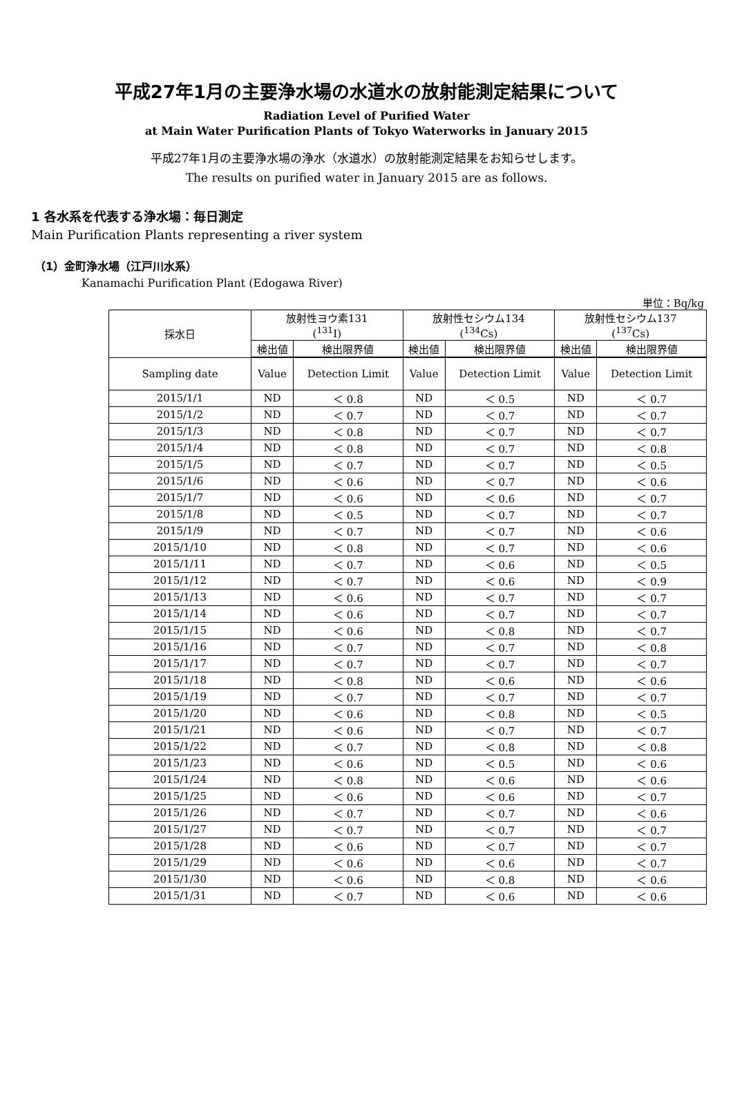平成27年1月の主要浄水場の水道水の放射能測定結果について
Radiation Level of Purified Water
at Main Water Purification Plants of Tokyo Waterworks in January 2015
平成27年1月の主要浄水場の浄水（水道水）の放射能測定結果をお知らせします。
The results on purified water in January 2015 are as follows.
1 各水系を代表する浄水場：毎日測定
Main Purification Plants representing a river system
（1）金町浄水場（江戸川水系）
Kanamachi Purification Plant (Edogawa River)
単位：Bq/kg
| 採水日 | 放射性ヨウ素131 (<sup>131</sup>I) | | 放射性セシウム134 (<sup>134</sup>Cs) | | 放射性セシウム137 (<sup>137</sup>Cs) | |
| --- | --- | --- | --- | --- | --- | --- |
| | 検出値 | 検出限界値 | 検出値 | 検出限界値 | 検出値 | 検出限界値 |
| Sampling date | Value | Detection Limit | Value | Detection Limit | Value | Detection Limit |
| 2015/1/1 | ND | ＜ 0.8 | ND | ＜ 0.5 | ND | ＜ 0.7 |
| 2015/1/2 | ND | ＜ 0.7 | ND | ＜ 0.7 | ND | ＜ 0.7 |
| 2015/1/3 | ND | ＜ 0.8 | ND | ＜ 0.7 | ND | ＜ 0.7 |
| 2015/1/4 | ND | ＜ 0.8 | ND | ＜ 0.7 | ND | ＜ 0.8 |
| 2015/1/5 | ND | ＜ 0.7 | ND | ＜ 0.7 | ND | ＜ 0.5 |
| 2015/1/6 | ND | ＜ 0.6 | ND | ＜ 0.7 | ND | ＜ 0.6 |
| 2015/1/7 | ND | ＜ 0.6 | ND | ＜ 0.6 | ND | ＜ 0.7 |
| 2015/1/8 | ND | ＜ 0.5 | ND | ＜ 0.7 | ND | ＜ 0.7 |
| 2015/1/9 | ND | ＜ 0.7 | ND | ＜ 0.7 | ND | ＜ 0.6 |
| 2015/1/10 | ND | ＜ 0.8 | ND | ＜ 0.7 | ND | ＜ 0.6 |
| 2015/1/11 | ND | ＜ 0.7 | ND | ＜ 0.6 | ND | ＜ 0.5 |
| 2015/1/12 | ND | ＜ 0.7 | ND | ＜ 0.6 | ND | ＜ 0.9 |
| 2015/1/13 | ND | ＜ 0.6 | ND | ＜ 0.7 | ND | ＜ 0.7 |
| 2015/1/14 | ND | ＜ 0.6 | ND | ＜ 0.7 | ND | ＜ 0.7 |
| 2015/1/15 | ND | ＜ 0.6 | ND | ＜ 0.8 | ND | ＜ 0.7 |
| 2015/1/16 | ND | ＜ 0.7 | ND | ＜ 0.7 | ND | ＜ 0.8 |
| 2015/1/17 | ND | ＜ 0.7 | ND | ＜ 0.7 | ND | ＜ 0.7 |
| 2015/1/18 | ND | ＜ 0.8 | ND | ＜ 0.6 | ND | ＜ 0.6 |
| 2015/1/19 | ND | ＜ 0.7 | ND | ＜ 0.7 | ND | ＜ 0.7 |
| 2015/1/20 | ND | ＜ 0.6 | ND | ＜ 0.8 | ND | ＜ 0.5 |
| 2015/1/21 | ND | ＜ 0.6 | ND | ＜ 0.7 | ND | ＜ 0.7 |
| 2015/1/22 | ND | ＜ 0.7 | ND | ＜ 0.8 | ND | ＜ 0.8 |
| 2015/1/23 | ND | ＜ 0.6 | ND | ＜ 0.5 | ND | ＜ 0.6 |
| 2015/1/24 | ND | ＜ 0.8 | ND | ＜ 0.6 | ND | ＜ 0.6 |
| 2015/1/25 | ND | ＜ 0.6 | ND | ＜ 0.6 | ND | ＜ 0.7 |
| 2015/1/26 | ND | ＜ 0.7 | ND | ＜ 0.7 | ND | ＜ 0.6 |
| 2015/1/27 | ND | ＜ 0.7 | ND | ＜ 0.7 | ND | ＜ 0.7 |
| 2015/1/28 | ND | ＜ 0.6 | ND | ＜ 0.7 | ND | ＜ 0.7 |
| 2015/1/29 | ND | ＜ 0.6 | ND | ＜ 0.6 | ND | ＜ 0.7 |
| 2015/1/30 | ND | ＜ 0.6 | ND | ＜ 0.8 | ND | ＜ 0.6 |
| 2015/1/31 | ND | ＜ 0.7 | ND | ＜ 0.6 | ND | ＜ 0.6 |